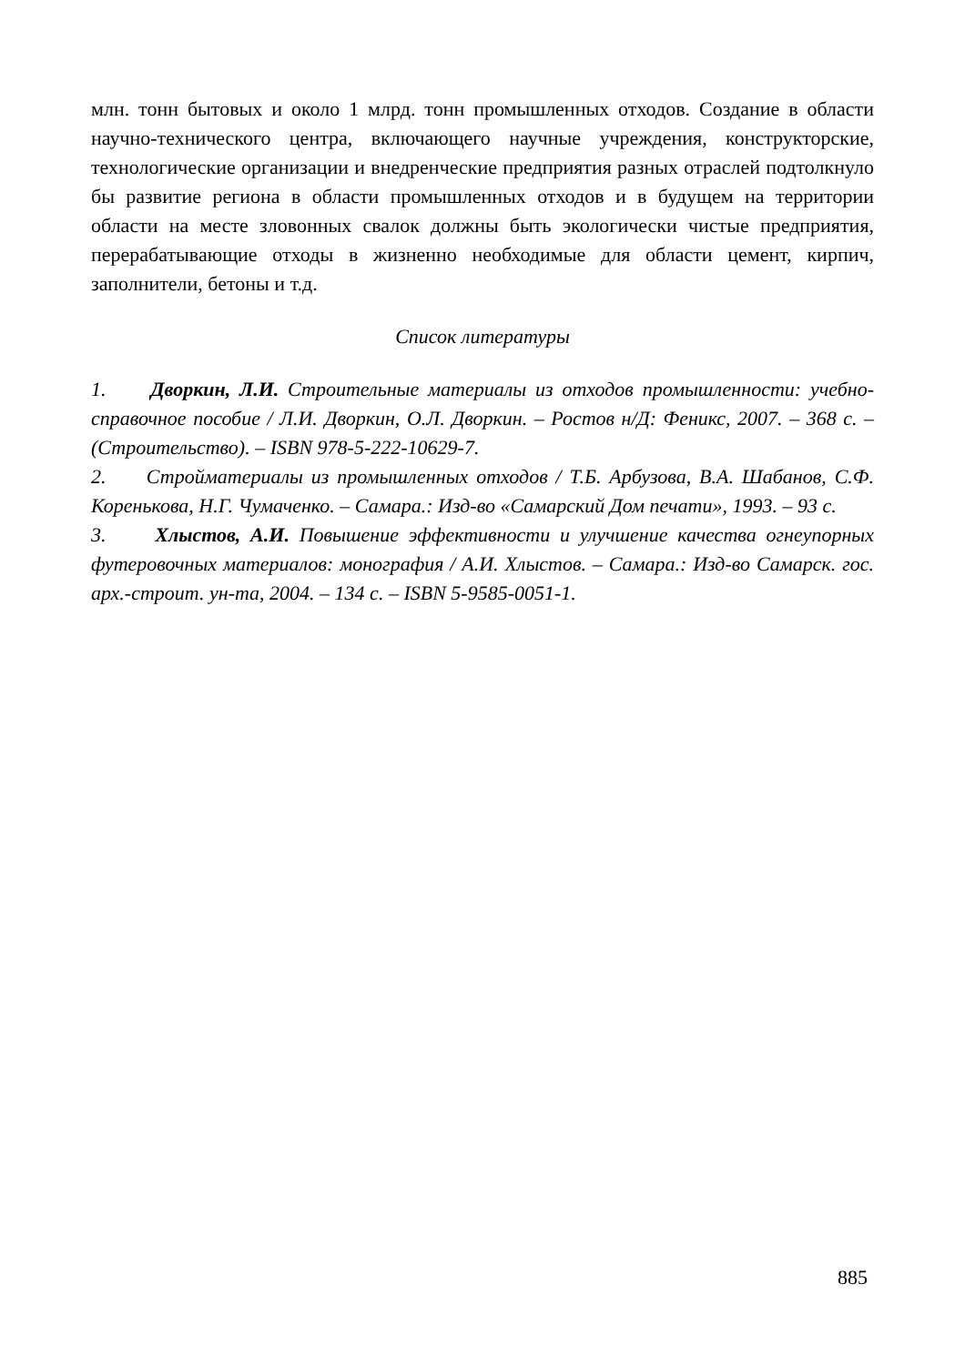млн. тонн бытовых и около 1 млрд. тонн промышленных отходов. Создание в области научно-технического центра, включающего научные учреждения, конструкторские, технологические организации и внедренческие предприятия разных отраслей подтолкнуло бы развитие региона в области промышленных отходов и в будущем на территории области на месте зловонных свалок должны быть экологически чистые предприятия, перерабатывающие отходы в жизненно необходимые для области цемент, кирпич, заполнители, бетоны и т.д.
Список литературы
1. Дворкин, Л.И. Строительные материалы из отходов промышленности: учебно-справочное пособие / Л.И. Дворкин, О.Л. Дворкин. – Ростов н/Д: Феникс, 2007. – 368 с. – (Строительство). – ISBN 978-5-222-10629-7.
2. Стройматериалы из промышленных отходов / Т.Б. Арбузова, В.А. Шабанов, С.Ф. Коренькова, Н.Г. Чумаченко. – Самара.: Изд-во «Самарский Дом печати», 1993. – 93 с.
3. Хлыстов, А.И. Повышение эффективности и улучшение качества огнеупорных футеровочных материалов: монография / А.И. Хлыстов. – Самара.: Изд-во Самарск. гос. арх.-строит. ун-та, 2004. – 134 с. – ISBN 5-9585-0051-1.
885